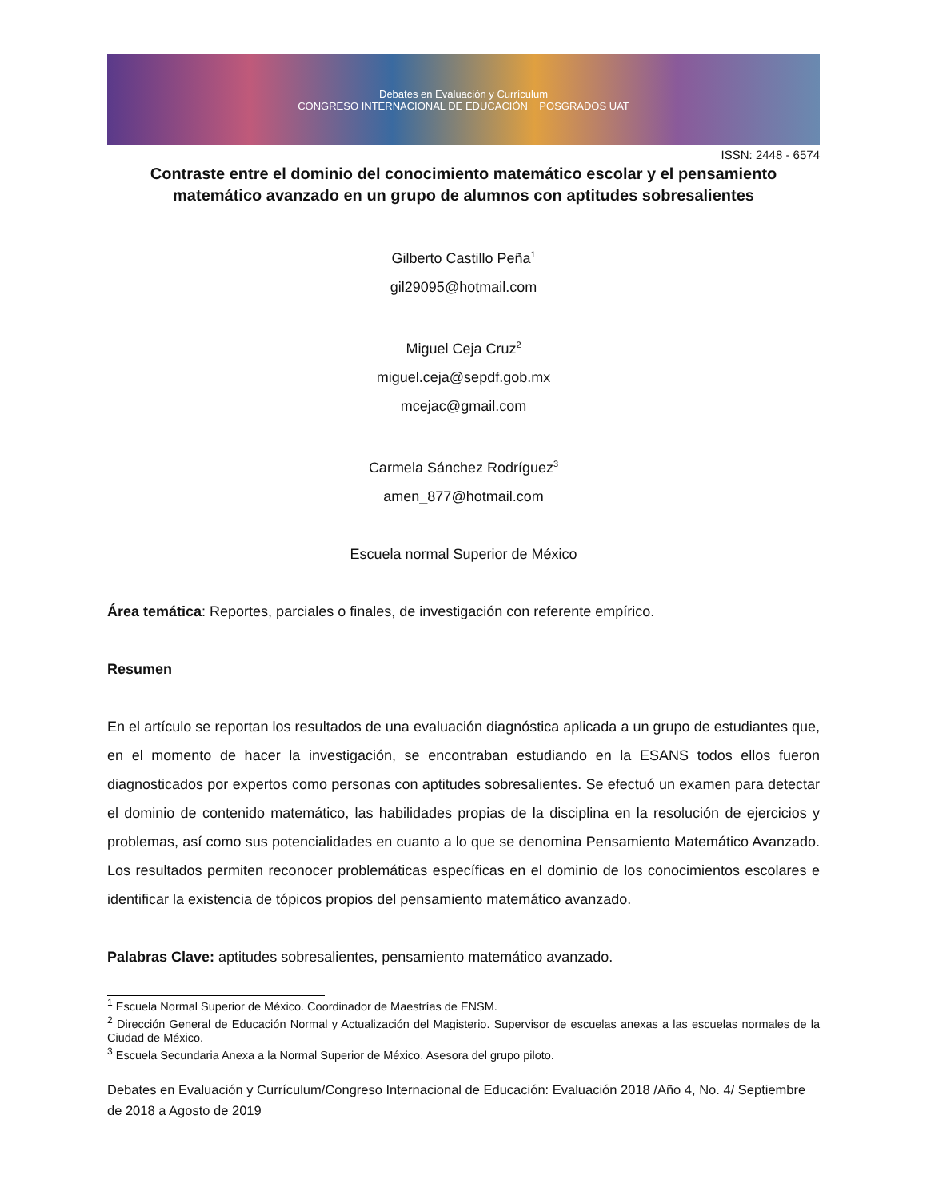Debates en Evaluación y Currículum
CONGRESO INTERNACIONAL DE EDUCACIÓN POSGRADOS UAT
ISSN: 2448 - 6574
Contraste entre el dominio del conocimiento matemático escolar y el pensamiento matemático avanzado en un grupo de alumnos con aptitudes sobresalientes
Gilberto Castillo Peña<sup>1</sup>
gil29095@hotmail.com
Miguel Ceja Cruz<sup>2</sup>
miguel.ceja@sepdf.gob.mx
mcejac@gmail.com
Carmela Sánchez Rodríguez<sup>3</sup>
amen_877@hotmail.com
Escuela normal Superior de México
Área temática: Reportes, parciales o finales, de investigación con referente empírico.
Resumen
En el artículo se reportan los resultados de una evaluación diagnóstica aplicada a un grupo de estudiantes que, en el momento de hacer la investigación, se encontraban estudiando en la ESANS todos ellos fueron diagnosticados por expertos como personas con aptitudes sobresalientes. Se efectuó un examen para detectar el dominio de contenido matemático, las habilidades propias de la disciplina en la resolución de ejercicios y problemas, así como sus potencialidades en cuanto a lo que se denomina Pensamiento Matemático Avanzado. Los resultados permiten reconocer problemáticas específicas en el dominio de los conocimientos escolares e identificar la existencia de tópicos propios del pensamiento matemático avanzado.
Palabras Clave: aptitudes sobresalientes, pensamiento matemático avanzado.
<sup>1</sup> Escuela Normal Superior de México. Coordinador de Maestrías de ENSM.
<sup>2</sup> Dirección General de Educación Normal y Actualización del Magisterio. Supervisor de escuelas anexas a las escuelas normales de la Ciudad de México.
<sup>3</sup> Escuela Secundaria Anexa a la Normal Superior de México. Asesora del grupo piloto.
Debates en Evaluación y Currículum/Congreso Internacional de Educación: Evaluación 2018 /Año 4, No. 4/ Septiembre de 2018 a Agosto de 2019